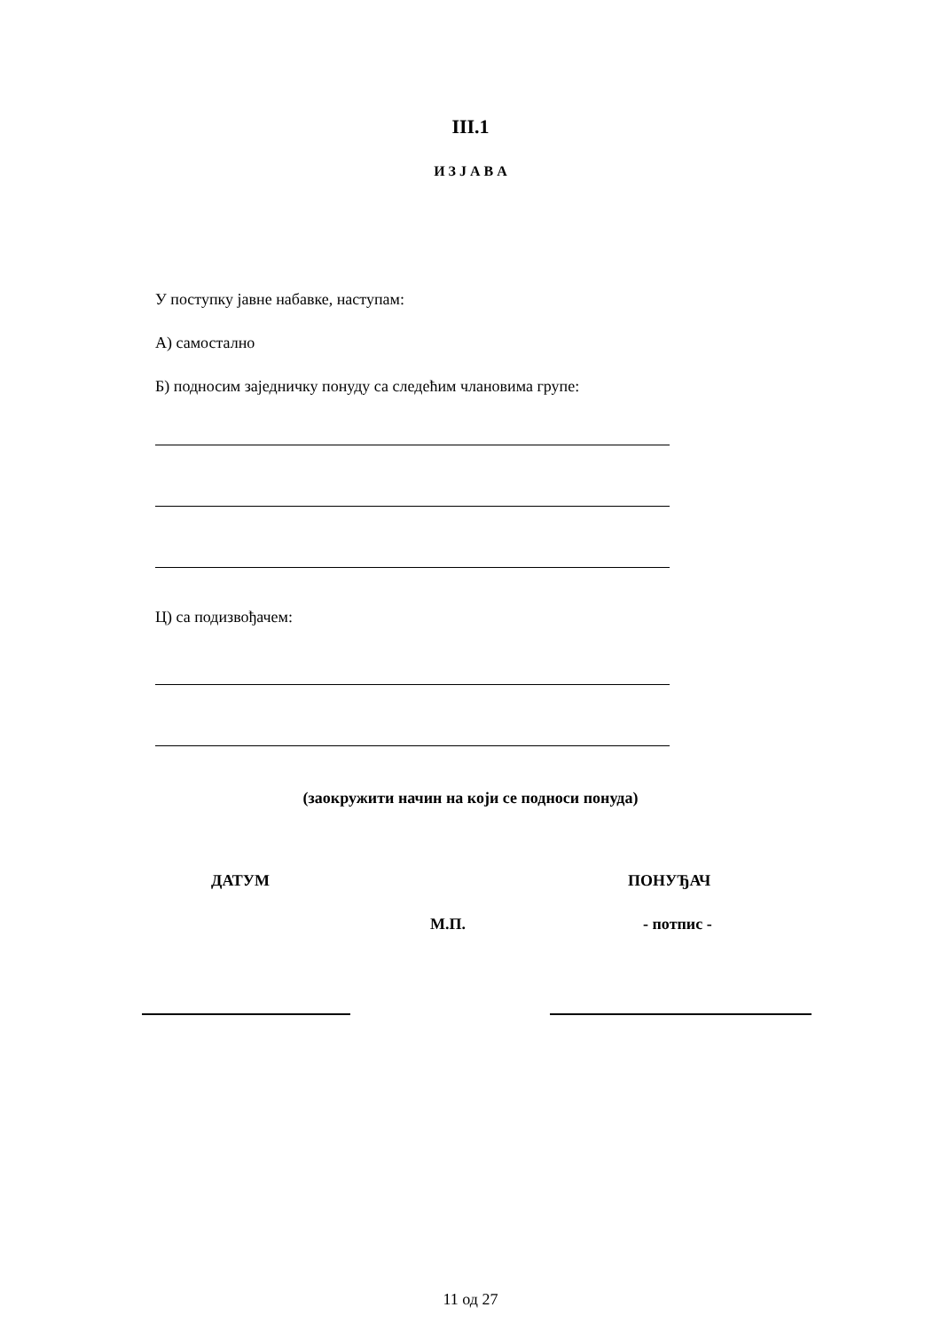III.1
И З Ј А В А
У поступку јавне набавке, наступам:
А) самостално
Б) подносим заједничку понуду са следећим члановима групе:
Ц) са подизвођачем:
(заокружити начин на који се подноси понуда)
ДАТУМ ПОНУЂАЧ
М.П. - потпис -
11 од 27